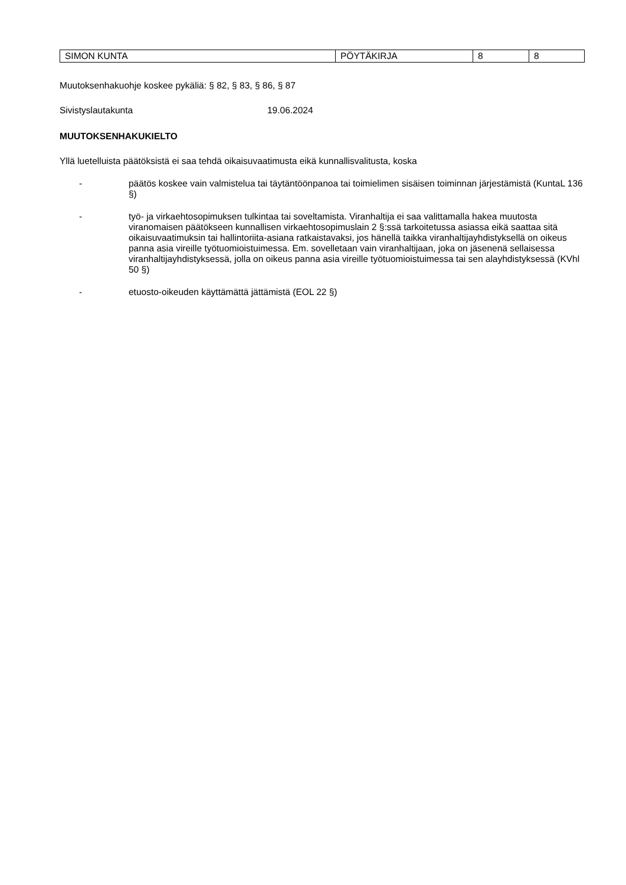| SIMON KUNTA | PÖYTÄKIRJA | 8 | 8 |
Muutoksenhakuohje koskee pykäliä: § 82, § 83, § 86, § 87
Sivistyslautakunta 19.06.2024
MUUTOKSENHAKUKIELTO
Yllä luetelluista päätöksistä ei saa tehdä oikaisuvaatimusta eikä kunnallisvalitusta, koska
- päätös koskee vain valmistelua tai täytäntöönpanoa tai toimielimen sisäisen toiminnan järjestämistä (KuntaL 136 §)
- työ- ja virkaehtosopimuksen tulkintaa tai soveltamista. Viranhaltija ei saa valittamalla hakea muutosta viranomaisen päätökseen kunnallisen virkaehtosopimuslain 2 §:ssä tarkoitetussa asiassa eikä saattaa sitä oikaisuvaatimuksin tai hallintoriita-asiana ratkaistavaksi, jos hänellä taikka viranhaltijayhdistyksellä on oikeus panna asia vireille työtuomioistuimessa. Em. sovelletaan vain viranhaltijaan, joka on jäsenenä sellaisessa viranhaltijayhdistyksessä, jolla on oikeus panna asia vireille työtuomioistuimessa tai sen alayhdistyksessä (KVhl 50 §)
- etuosto-oikeuden käyttämättä jättämistä (EOL 22 §)